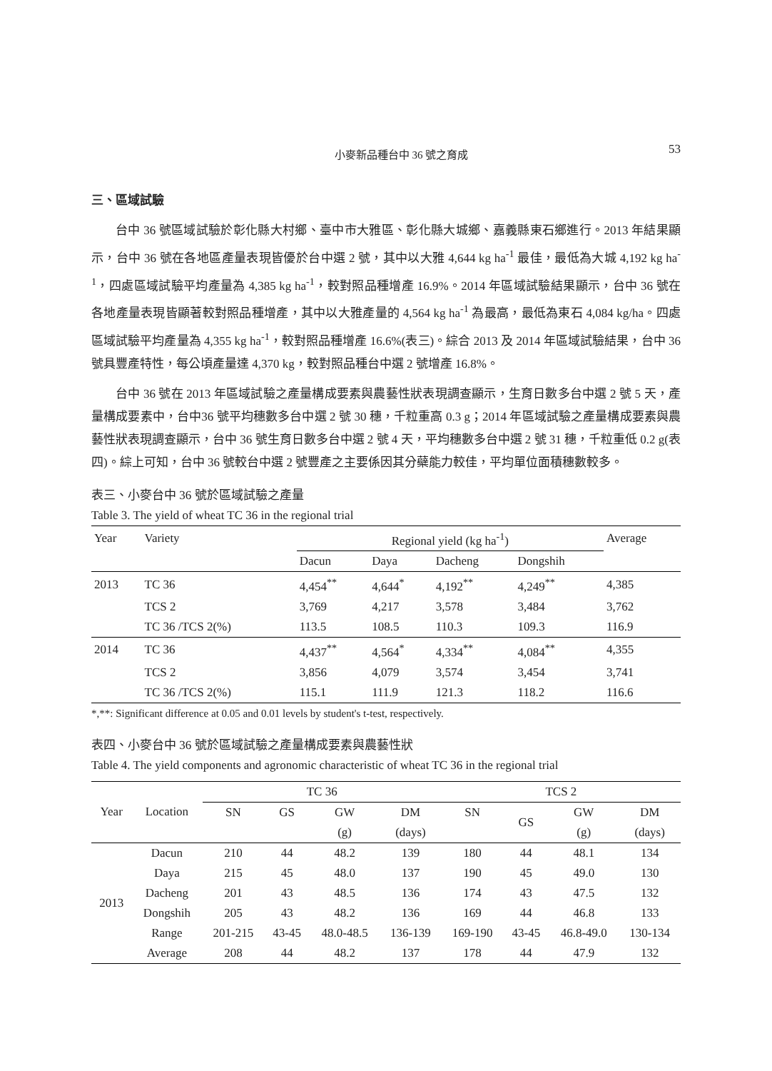小麥新品種台中 36 號之育成 53
三、區域試驗
台中 36 號區域試驗於彰化縣大村鄉、臺中市大雅區、彰化縣大城鄉、嘉義縣東石鄉進行。2013 年結果顯示，台中 36 號在各地區產量表現皆優於台中選 2 號，其中以大雅 4,644 kg ha<sup>-1</sup> 最佳，最低為大城 4,192 kg ha<sup>-1</sup>，四處區域試驗平均產量為 4,385 kg ha<sup>-1</sup>，較對照品種增產 16.9%。2014 年區域試驗結果顯示，台中 36 號在各地產量表現皆顯著較對照品種增產，其中以大雅產量的 4,564 kg ha<sup>-1</sup> 為最高，最低為東石 4,084 kg/ha。四處區域試驗平均產量為 4,355 kg ha<sup>-1</sup>，較對照品種增產 16.6%(表三)。綜合 2013 及 2014 年區域試驗結果，台中 36 號具豐產特性，每公頃產量達 4,370 kg，較對照品種台中選 2 號增產 16.8%。
台中 36 號在 2013 年區域試驗之產量構成要素與農藝性狀表現調查顯示，生育日數多台中選 2 號 5 天，產量構成要素中，台中36 號平均穗數多台中選 2 號 30 穗，千粒重高 0.3 g；2014 年區域試驗之產量構成要素與農藝性狀表現調查顯示，台中 36 號生育日數多台中選 2 號 4 天，平均穗數多台中選 2 號 31 穗，千粒重低 0.2 g(表四)。綜上可知，台中 36 號較台中選 2 號豐產之主要係因其分蘗能力較佳，平均單位面積穗數較多。
表三、小麥台中 36 號於區域試驗之產量
Table 3. The yield of wheat TC 36 in the regional trial
| Year | Variety | Regional yield (kg ha<sup>-1</sup>) | | | | Average |
| --- | --- | --- | --- | --- | --- | --- |
| | | Dacun | Daya | Dacheng | Dongshih | |
| 2013 | TC 36 | 4,454<sup>**</sup> | 4,644<sup>*</sup> | 4,192<sup>**</sup> | 4,249<sup>**</sup> | 4,385 |
| | TCS 2 | 3,769 | 4,217 | 3,578 | 3,484 | 3,762 |
| | TC 36 /TCS 2(%) | 113.5 | 108.5 | 110.3 | 109.3 | 116.9 |
| 2014 | TC 36 | 4,437<sup>**</sup> | 4,564<sup>*</sup> | 4,334<sup>**</sup> | 4,084<sup>**</sup> | 4,355 |
| | TCS 2 | 3,856 | 4,079 | 3,574 | 3,454 | 3,741 |
| | TC 36 /TCS 2(%) | 115.1 | 111.9 | 121.3 | 118.2 | 116.6 |
*,**: Significant difference at 0.05 and 0.01 levels by student's t-test, respectively.
表四、小麥台中 36 號於區域試驗之產量構成要素與農藝性狀
Table 4. The yield components and agronomic characteristic of wheat TC 36 in the regional trial
| Year | Location | TC 36 | | | | TCS 2 | | | |
| --- | --- | --- | --- | --- | --- | --- | --- | --- | --- |
| | | SN | GS | GW | DM | SN | GS | GW | DM |
| | | | | (g) | (days) | | | (g) | (days) |
| 2013 | Dacun | 210 | 44 | 48.2 | 139 | 180 | 44 | 48.1 | 134 |
| | Daya | 215 | 45 | 48.0 | 137 | 190 | 45 | 49.0 | 130 |
| | Dacheng | 201 | 43 | 48.5 | 136 | 174 | 43 | 47.5 | 132 |
| | Dongshih | 205 | 43 | 48.2 | 136 | 169 | 44 | 46.8 | 133 |
| | Range | 201-215 | 43-45 | 48.0-48.5 | 136-139 | 169-190 | 43-45 | 46.8-49.0 | 130-134 |
| | Average | 208 | 44 | 48.2 | 137 | 178 | 44 | 47.9 | 132 |